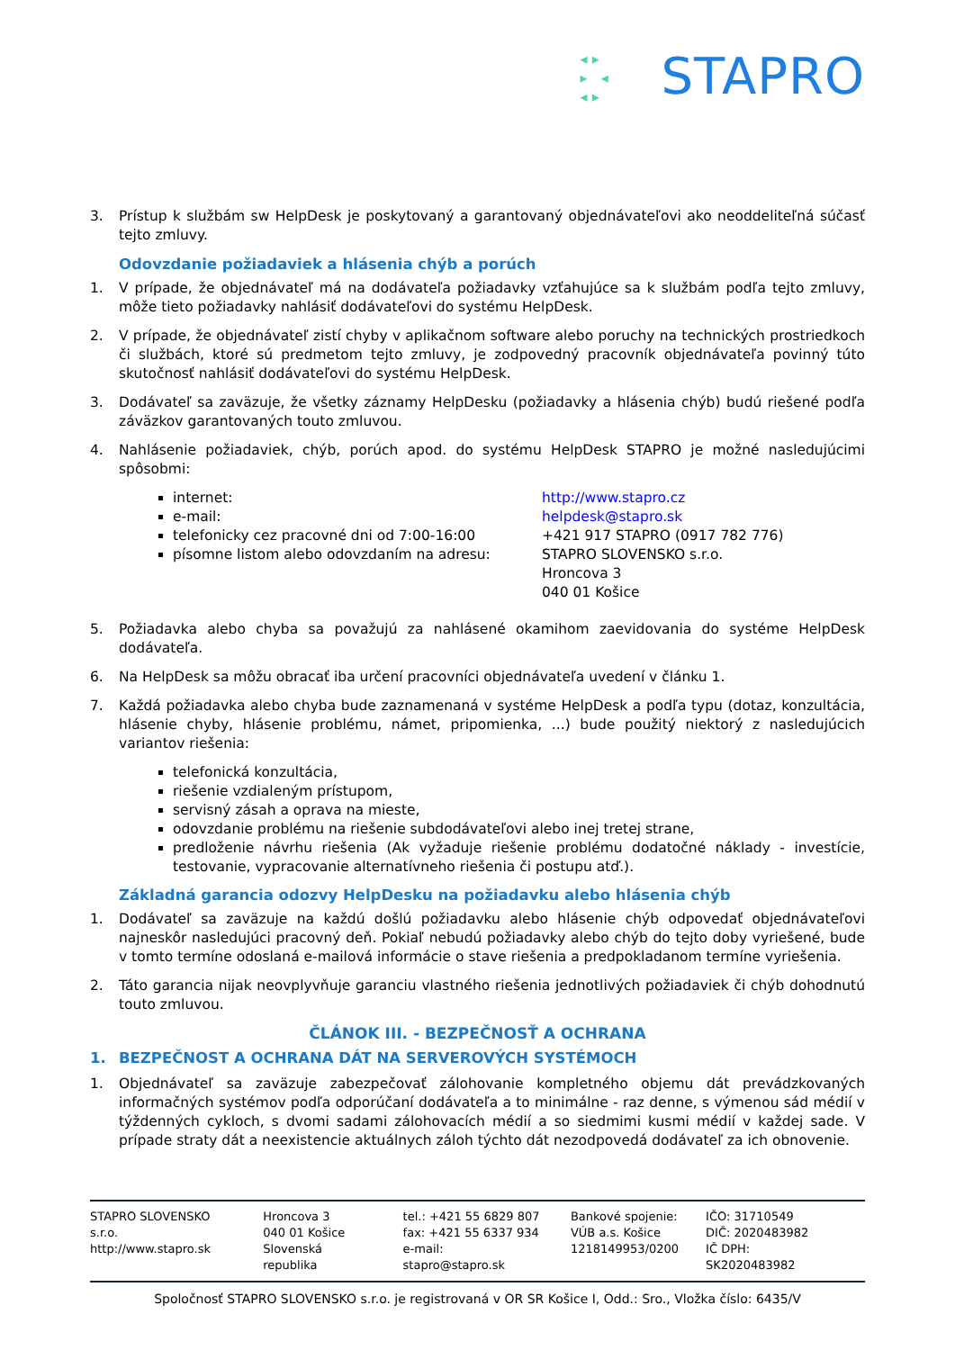◂ ▸
▸ ◂
◂ ▸
STAPRO
3. Prístup k službám sw HelpDesk je poskytovaný a garantovaný objednávateľovi ako neoddeliteľná súčasť tejto zmluvy.
Odovzdanie požiadaviek a hlásenia chýb a porúch
1. V prípade, že objednávateľ má na dodávateľa požiadavky vzťahujúce sa k službám podľa tejto zmluvy, môže tieto požiadavky nahlásiť dodávateľovi do systému HelpDesk.
2. V prípade, že objednávateľ zistí chyby v aplikačnom software alebo poruchy na technických prostriedkoch či službách, ktoré sú predmetom tejto zmluvy, je zodpovedný pracovník objednávateľa povinný túto skutočnosť nahlásiť dodávateľovi do systému HelpDesk.
3. Dodávateľ sa zaväzuje, že všetky záznamy HelpDesku (požiadavky a hlásenia chýb) budú riešené podľa záväzkov garantovaných touto zmluvou.
4. Nahlásenie požiadaviek, chýb, porúch apod. do systému HelpDesk STAPRO je možné nasledujúcimi spôsobmi:
internet: http://www.stapro.cz
e-mail: helpdesk@stapro.sk
telefonicky cez pracovné dni od 7:00-16:00 +421 917 STAPRO (0917 782 776)
písomne listom alebo odovzdaním na adresu: STAPRO SLOVENSKO s.r.o.
Hroncova 3
040 01 Košice
5. Požiadavka alebo chyba sa považujú za nahlásené okamihom zaevidovania do systéme HelpDesk dodávateľa.
6. Na HelpDesk sa môžu obracať iba určení pracovníci objednávateľa uvedení v článku 1.
7. Každá požiadavka alebo chyba bude zaznamenaná v systéme HelpDesk a podľa typu (dotaz, konzultácia, hlásenie chyby, hlásenie problému, námet, pripomienka, ...) bude použitý niektorý z nasledujúcich variantov riešenia:
telefonická konzultácia,
riešenie vzdialeným prístupom,
servisný zásah a oprava na mieste,
odovzdanie problému na riešenie subdodávateľovi alebo inej tretej strane,
predloženie návrhu riešenia (Ak vyžaduje riešenie problému dodatočné náklady - investície, testovanie, vypracovanie alternatívneho riešenia či postupu atď.).
Základná garancia odozvy HelpDesku na požiadavku alebo hlásenia chýb
1. Dodávateľ sa zaväzuje na každú došlú požiadavku alebo hlásenie chýb odpovedať objednávateľovi najneskôr nasledujúci pracovný deň. Pokiaľ nebudú požiadavky alebo chýb do tejto doby vyriešené, bude v tomto termíne odoslaná e-mailová informácie o stave riešenia a predpokladanom termíne vyriešenia.
2. Táto garancia nijak neovplyvňuje garanciu vlastného riešenia jednotlivých požiadaviek či chýb dohodnutú touto zmluvou.
ČLÁNOK III. - BEZPEČNOSŤ A OCHRANA
1. BEZPEČNOST A OCHRANA DÁT NA SERVEROVÝCH SYSTÉMOCH
1. Objednávateľ sa zaväzuje zabezpečovať zálohovanie kompletného objemu dát prevádzkovaných informačných systémov podľa odporúčaní dodávateľa a to minimálne - raz denne, s výmenou sád médií v týždenných cykloch, s dvomi sadami zálohovacích médií a so siedmimi kusmi médií v každej sade. V prípade straty dát a neexistencie aktuálnych záloh týchto dát nezodpovedá dodávateľ za ich obnovenie.
STAPRO SLOVENSKO s.r.o.
http://www.stapro.sk
Hroncova 3
040 01 Košice
Slovenská republika
tel.: +421 55 6829 807
fax: +421 55 6337 934
e-mail: stapro@stapro.sk
Bankové spojenie:
VÚB a.s. Košice
1218149953/0200
IČO: 31710549
DIČ: 2020483982
IČ DPH: SK2020483982
Spoločnosť STAPRO SLOVENSKO s.r.o. je registrovaná v OR SR Košice I, Odd.: Sro., Vložka číslo: 6435/V